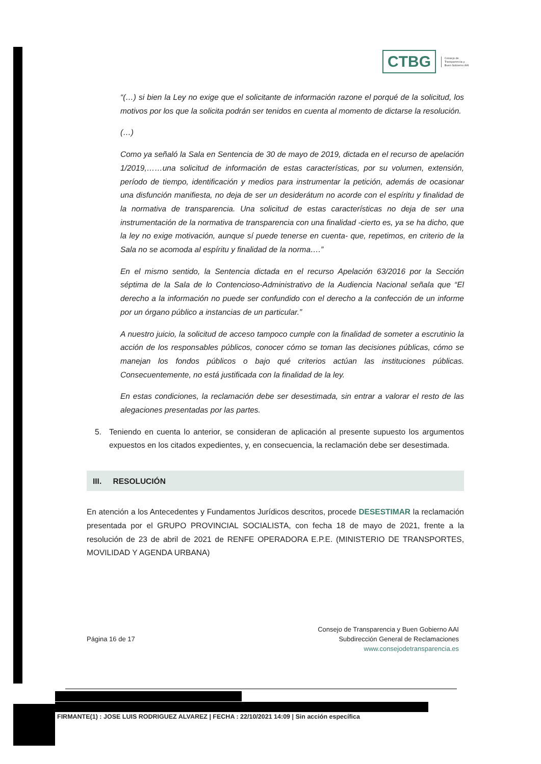CTBG
Consejo de
Transparencia y
Buen Gobierno AAI
“(…) si bien la Ley no exige que el solicitante de información razone el porqué de la solicitud, los motivos por los que la solicita podrán ser tenidos en cuenta al momento de dictarse la resolución.
(…)
Como ya señaló la Sala en Sentencia de 30 de mayo de 2019, dictada en el recurso de apelación 1/2019,……una solicitud de información de estas características, por su volumen, extensión, período de tiempo, identificación y medios para instrumentar la petición, además de ocasionar una disfunción manifiesta, no deja de ser un desiderátum no acorde con el espíritu y finalidad de la normativa de transparencia. Una solicitud de estas características no deja de ser una instrumentación de la normativa de transparencia con una finalidad -cierto es, ya se ha dicho, que la ley no exige motivación, aunque sí puede tenerse en cuenta- que, repetimos, en criterio de la Sala no se acomoda al espíritu y finalidad de la norma….”
En el mismo sentido, la Sentencia dictada en el recurso Apelación 63/2016 por la Sección séptima de la Sala de lo Contencioso-Administrativo de la Audiencia Nacional señala que “El derecho a la información no puede ser confundido con el derecho a la confección de un informe por un órgano público a instancias de un particular.”
A nuestro juicio, la solicitud de acceso tampoco cumple con la finalidad de someter a escrutinio la acción de los responsables públicos, conocer cómo se toman las decisiones públicas, cómo se manejan los fondos públicos o bajo qué criterios actúan las instituciones públicas. Consecuentemente, no está justificada con la finalidad de la ley.
En estas condiciones, la reclamación debe ser desestimada, sin entrar a valorar el resto de las alegaciones presentadas por las partes.
5. Teniendo en cuenta lo anterior, se consideran de aplicación al presente supuesto los argumentos expuestos en los citados expedientes, y, en consecuencia, la reclamación debe ser desestimada.
III. RESOLUCIÓN
En atención a los Antecedentes y Fundamentos Jurídicos descritos, procede DESESTIMAR la reclamación presentada por el GRUPO PROVINCIAL SOCIALISTA, con fecha 18 de mayo de 2021, frente a la resolución de 23 de abril de 2021 de RENFE OPERADORA E.P.E. (MINISTERIO DE TRANSPORTES, MOVILIDAD Y AGENDA URBANA)
Página 16 de 17
Consejo de Transparencia y Buen Gobierno AAI
Subdirección General de Reclamaciones
www.consejodetransparencia.es
FIRMANTE(1) : JOSE LUIS RODRIGUEZ ALVAREZ | FECHA : 22/10/2021 14:09 | Sin acción específica